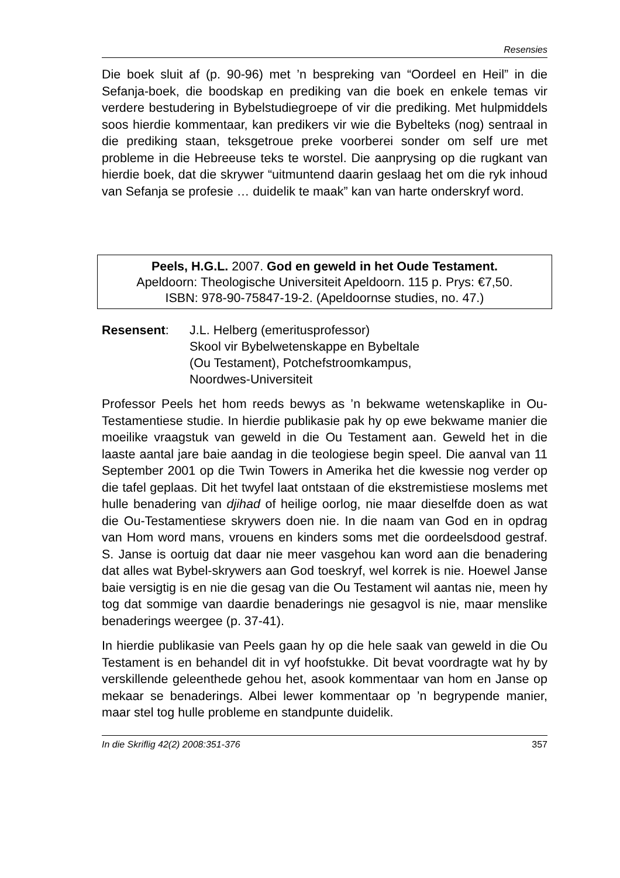Resensies
Die boek sluit af (p. 90-96) met ’n bespreking van “Oordeel en Heil” in die Sefanja-boek, die boodskap en prediking van die boek en enkele temas vir verdere bestudering in Bybelstudiegroepe of vir die prediking. Met hulpmiddels soos hierdie kommentaar, kan predikers vir wie die Bybelteks (nog) sentraal in die prediking staan, teksgetroue preke voorberei sonder om self ure met probleme in die Hebreeuse teks te worstel. Die aanprysing op die rugkant van hierdie boek, dat die skrywer “uitmuntend daarin geslaag het om die ryk inhoud van Sefanja se profesie … duidelik te maak” kan van harte onderskryf word.
Peels, H.G.L. 2007. God en geweld in het Oude Testament.
Apeldoorn: Theologische Universiteit Apeldoorn. 115 p. Prys: €7,50.
ISBN: 978-90-75847-19-2. (Apeldoornse studies, no. 47.)
Resensent: J.L. Helberg (emeritusprofessor)
Skool vir Bybelwetenskappe en Bybeltale
(Ou Testament), Potchefstroomkampus,
Noordwes-Universiteit
Professor Peels het hom reeds bewys as ’n bekwame wetenskaplike in Ou-Testamentiese studie. In hierdie publikasie pak hy op ewe bekwame manier die moeilike vraagstuk van geweld in die Ou Testament aan. Geweld het in die laaste aantal jare baie aandag in die teologiese begin speel. Die aanval van 11 September 2001 op die Twin Towers in Amerika het die kwessie nog verder op die tafel geplaas. Dit het twyfel laat ontstaan of die ekstremistiese moslems met hulle benadering van djihad of heilige oorlog, nie maar dieselfde doen as wat die Ou-Testamentiese skrywers doen nie. In die naam van God en in opdrag van Hom word mans, vrouens en kinders soms met die oordeelsdood gestraf. S. Janse is oortuig dat daar nie meer vasgehou kan word aan die benadering dat alles wat Bybel-skrywers aan God toeskryf, wel korrek is nie. Hoewel Janse baie versigtig is en nie die gesag van die Ou Testament wil aantas nie, meen hy tog dat sommige van daardie benaderings nie gesagvol is nie, maar menslike benaderings weergee (p. 37-41).
In hierdie publikasie van Peels gaan hy op die hele saak van geweld in die Ou Testament is en behandel dit in vyf hoofstukke. Dit bevat voordragte wat hy by verskillende geleenthede gehou het, asook kommentaar van hom en Janse op mekaar se benaderings. Albei lewer kommentaar op ’n begrypende manier, maar stel tog hulle probleme en standpunte duidelik.
In die Skriflig 42(2) 2008:351-376 357